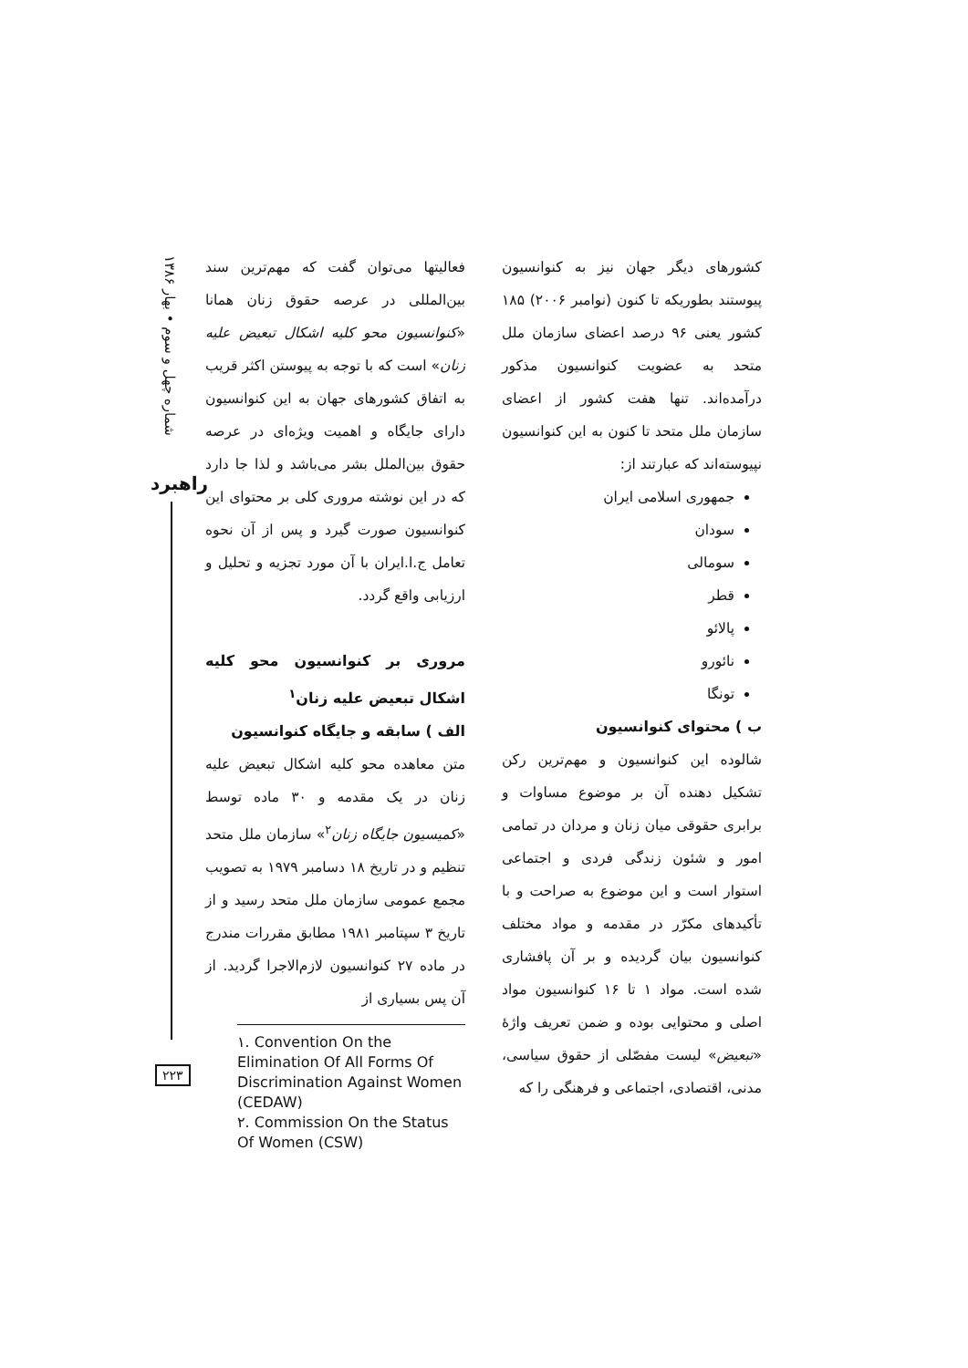شماره چهل و سوم • بهار ۱۳۸۶
راهبرد
۲۲۳
فعالیتها می‌توان گفت که مهم‌ترین سند بین‌المللی در عرصه حقوق زنان همانا «کنوانسیون محو کلیه اشکال تبعیض علیه زنان» است که با توجه به پیوستن اکثر قریب به اتفاق کشورهای جهان به این کنوانسیون دارای جایگاه و اهمیت ویژه‌ای در عرصه حقوق بین‌الملل بشر می‌باشد و لذا جا دارد که در این نوشته مروری کلی بر محتوای این کنوانسیون صورت گیرد و پس از آن نحوه تعامل ج.ا.ایران با آن مورد تجزیه و تحلیل و ارزیابی واقع گردد.
مروری بر کنوانسیون محو کلیه اشکال تبعیض علیه زنان<sup>۱</sup>
الف ) سابقه و جایگاه کنوانسیون
متن معاهده محو کلیه اشکال تبعیض علیه زنان در یک مقدمه و ۳۰ ماده توسط «کمیسیون جایگاه زنان<sup>۲</sup>» سازمان ملل متحد تنظیم و در تاریخ ۱۸ دسامبر ۱۹۷۹ به تصویب مجمع عمومی سازمان ملل متحد رسید و از تاریخ ۳ سپتامبر ۱۹۸۱ مطابق مقررات مندرج در ماده ۲۷ کنوانسیون لازم‌الاجرا گردید. از آن پس بسیاری از
۱. Convention On the Elimination Of All Forms Of Discrimination Against Women (CEDAW)
۲. Commission On the Status Of Women (CSW)
کشورهای دیگر جهان نیز به کنوانسیون پیوستند بطوریکه تا کنون (نوامبر ۲۰۰۶) ۱۸۵ کشور یعنی ۹۶ درصد اعضای سازمان ملل متحد به عضویت کنوانسیون مذکور درآمده‌اند. تنها هفت کشور از اعضای سازمان ملل متحد تا کنون به این کنوانسیون نپیوسته‌اند که عبارتند از:
جمهوری اسلامی ایران
سودان
سومالی
قطر
پالائو
نائورو
تونگا
ب ) محتوای کنوانسیون
شالوده این کنوانسیون و مهم‌ترین رکن تشکیل دهنده آن بر موضوع مساوات و برابری حقوقی میان زنان و مردان در تمامی امور و شئون زندگی فردی و اجتماعی استوار است و این موضوع به صراحت و با تأکیدهای مکرّر در مقدمه و مواد مختلف کنوانسیون بیان گردیده و بر آن پافشاری شده است. مواد ۱ تا ۱۶ کنوانسیون مواد اصلی و محتوایی بوده و ضمن تعریف واژهٔ «تبعیض» لیست مفصّلی از حقوق سیاسی، مدنی، اقتصادی، اجتماعی و فرهنگی را که